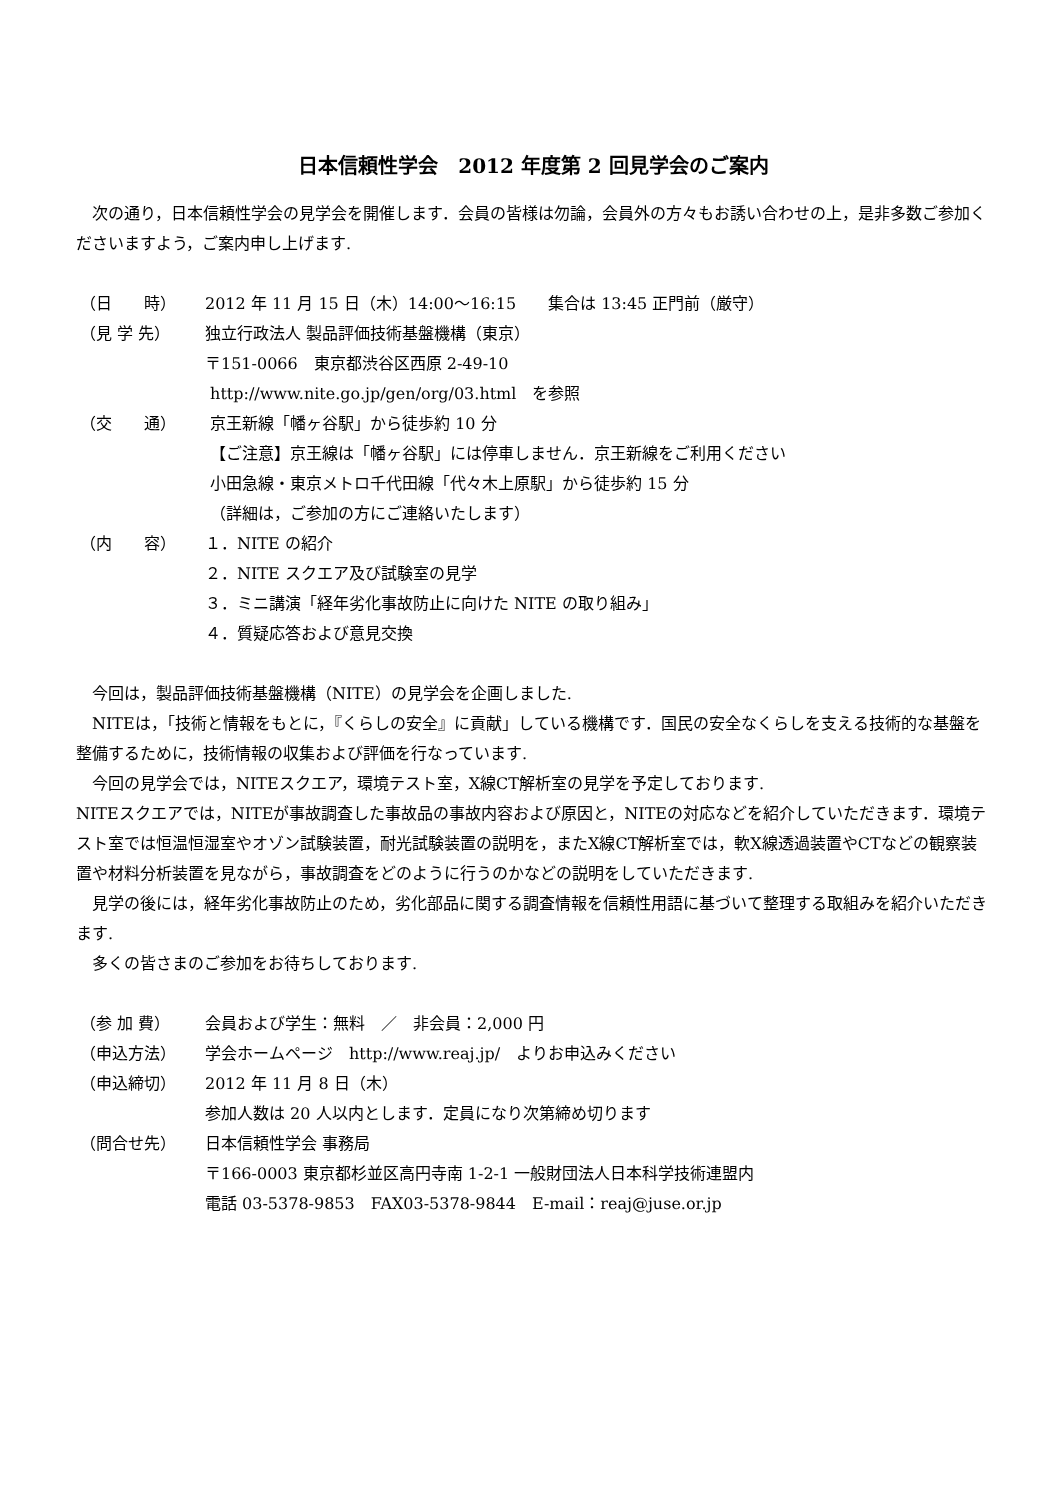日本信頼性学会　2012 年度第 2 回見学会のご案内
次の通り，日本信頼性学会の見学会を開催します．会員の皆様は勿論，会員外の方々もお誘い合わせの上，是非多数ご参加くださいますよう，ご案内申し上げます.
| （日 時） | 2012 年 11 月 15 日（木）14:00～16:15 集合は 13:45 正門前（厳守） |
| （見 学 先） | 独立行政法人 製品評価技術基盤機構（東京） 〒151-0066 東京都渋谷区西原 2-49-10 http://www.nite.go.jp/gen/org/03.html を参照 |
| （交 通） | 京王新線「幡ヶ谷駅」から徒歩約 10 分 【ご注意】京王線は「幡ヶ谷駅」には停車しません．京王新線をご利用ください 小田急線・東京メトロ千代田線「代々木上原駅」から徒歩約 15 分 （詳細は，ご参加の方にご連絡いたします） |
| （内 容） | １．NITE の紹介 ２．NITE スクエア及び試験室の見学 ３．ミニ講演「経年劣化事故防止に向けた NITE の取り組み」 ４．質疑応答および意見交換 |
今回は，製品評価技術基盤機構（NITE）の見学会を企画しました.
NITEは，「技術と情報をもとに，『くらしの安全』に貢献」している機構です．国民の安全なくらしを支える技術的な基盤を整備するために，技術情報の収集および評価を行なっています.
今回の見学会では，NITEスクエア，環境テスト室，X線CT解析室の見学を予定しております.
NITEスクエアでは，NITEが事故調査した事故品の事故内容および原因と，NITEの対応などを紹介していただきます．環境テスト室では恒温恒湿室やオゾン試験装置，耐光試験装置の説明を，またX線CT解析室では，軟X線透過装置やCTなどの観察装置や材料分析装置を見ながら，事故調査をどのように行うのかなどの説明をしていただきます.
見学の後には，経年劣化事故防止のため，劣化部品に関する調査情報を信頼性用語に基づいて整理する取組みを紹介いただきます.
多くの皆さまのご参加をお待ちしております.
| （参 加 費） | 会員および学生：無料 ／ 非会員：2,000 円 |
| （申込方法） | 学会ホームページ http://www.reaj.jp/ よりお申込みください |
| （申込締切） | 2012 年 11 月 8 日（木） 参加人数は 20 人以内とします．定員になり次第締め切ります |
| （問合せ先） | 日本信頼性学会 事務局 〒166-0003 東京都杉並区高円寺南 1-2-1 一般財団法人日本科学技術連盟内 電話 03-5378-9853 FAX03-5378-9844 E-mail：reaj@juse.or.jp |